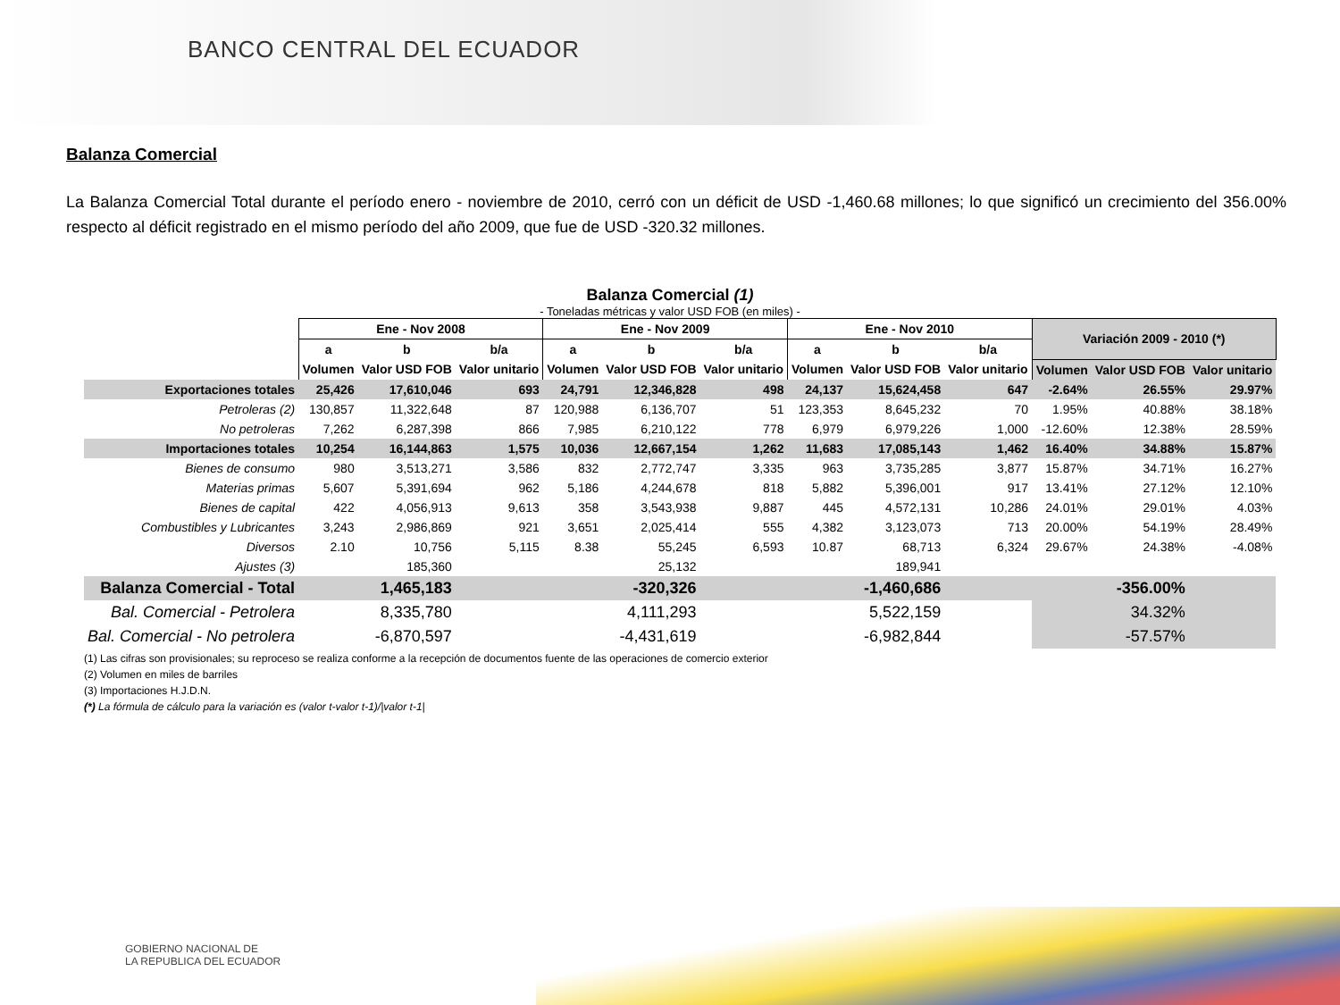BANCO CENTRAL DEL ECUADOR
Balanza Comercial
La Balanza Comercial Total durante el período enero - noviembre de 2010, cerró con un déficit de USD -1,460.68 millones; lo que significó un crecimiento del 356.00% respecto al déficit registrado en el mismo período del año 2009, que fue de USD -320.32 millones.
Balanza Comercial (1)
- Toneladas métricas y valor USD FOB (en miles) -
| | Ene - Nov 2008 | | | Ene - Nov 2009 | | | Ene - Nov 2010 | | | Variación 2009 - 2010 (*) | | |
| --- | --- | --- | --- | --- | --- | --- | --- | --- | --- | --- | --- | --- |
| | a | b | b/a | a | b | b/a | a | b | b/a | | | |
| | Volumen | Valor USD FOB | Valor unitario | Volumen | Valor USD FOB | Valor unitario | Volumen | Valor USD FOB | Valor unitario | Volumen | Valor USD FOB | Valor unitario |
| Exportaciones totales | 25,426 | 17,610,046 | 693 | 24,791 | 12,346,828 | 498 | 24,137 | 15,624,458 | 647 | -2.64% | 26.55% | 29.97% |
| Petroleras (2) | 130,857 | 11,322,648 | 87 | 120,988 | 6,136,707 | 51 | 123,353 | 8,645,232 | 70 | 1.95% | 40.88% | 38.18% |
| No petroleras | 7,262 | 6,287,398 | 866 | 7,985 | 6,210,122 | 778 | 6,979 | 6,979,226 | 1,000 | -12.60% | 12.38% | 28.59% |
| Importaciones totales | 10,254 | 16,144,863 | 1,575 | 10,036 | 12,667,154 | 1,262 | 11,683 | 17,085,143 | 1,462 | 16.40% | 34.88% | 15.87% |
| Bienes de consumo | 980 | 3,513,271 | 3,586 | 832 | 2,772,747 | 3,335 | 963 | 3,735,285 | 3,877 | 15.87% | 34.71% | 16.27% |
| Materias primas | 5,607 | 5,391,694 | 962 | 5,186 | 4,244,678 | 818 | 5,882 | 5,396,001 | 917 | 13.41% | 27.12% | 12.10% |
| Bienes de capital | 422 | 4,056,913 | 9,613 | 358 | 3,543,938 | 9,887 | 445 | 4,572,131 | 10,286 | 24.01% | 29.01% | 4.03% |
| Combustibles y Lubricantes | 3,243 | 2,986,869 | 921 | 3,651 | 2,025,414 | 555 | 4,382 | 3,123,073 | 713 | 20.00% | 54.19% | 28.49% |
| Diversos | 2.10 | 10,756 | 5,115 | 8.38 | 55,245 | 6,593 | 10.87 | 68,713 | 6,324 | 29.67% | 24.38% | -4.08% |
| Ajustes (3) | | 185,360 | | | 25,132 | | | 189,941 | | | | |
| Balanza Comercial - Total | | 1,465,183 | | | -320,326 | | | -1,460,686 | | | -356.00% | |
| Bal. Comercial - Petrolera | | 8,335,780 | | | 4,111,293 | | | 5,522,159 | | | 34.32% | |
| Bal. Comercial - No petrolera | | -6,870,597 | | | -4,431,619 | | | -6,982,844 | | | -57.57% | |
(1) Las cifras son provisionales; su reproceso se realiza conforme a la recepción de documentos fuente de las operaciones de comercio exterior
(2) Volumen en miles de barriles
(3) Importaciones H.J.D.N.
(*) La fórmula de cálculo para la variación es (valor t-valor t-1)/|valor t-1|
GOBIERNO NACIONAL DE
LA REPUBLICA DEL ECUADOR